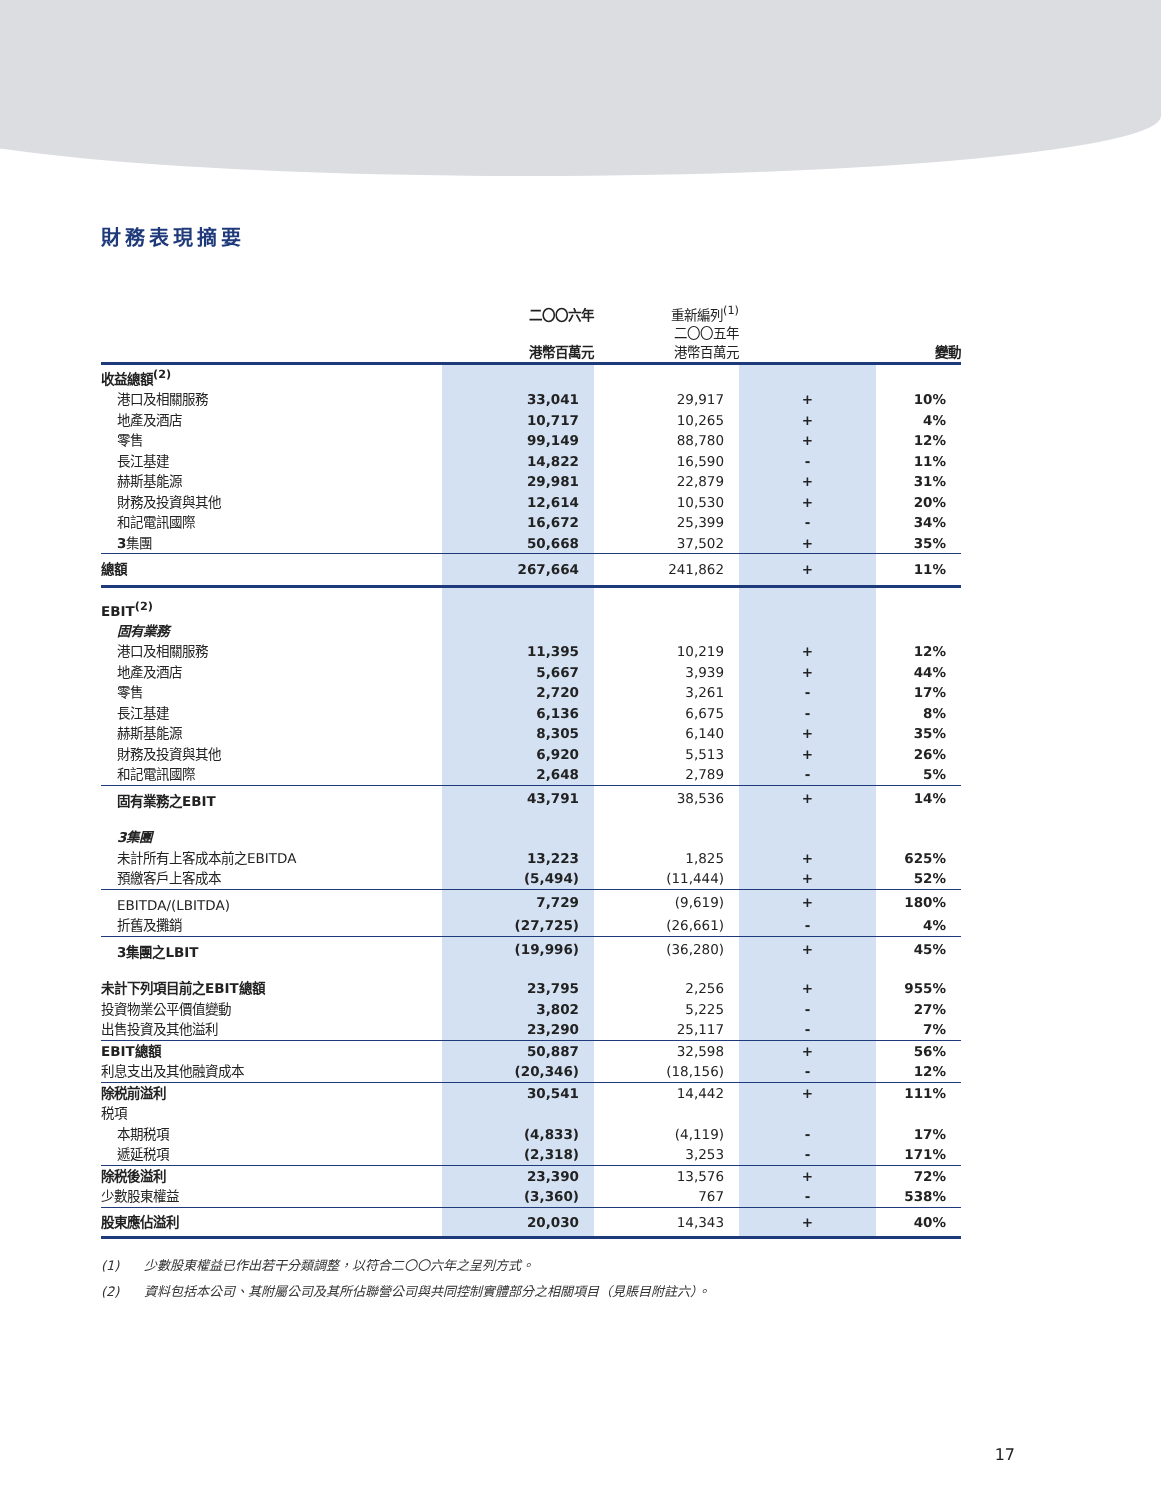財務表現摘要
| | 二〇〇六年 港幣百萬元 | 重新編列<sup>(1)</sup> 二〇〇五年 港幣百萬元 | | 變動 |
| --- | --- | --- | --- | --- |
| 收益總額<sup>(2)</sup> | | | | |
| 港口及相關服務 | 33,041 | 29,917 | + | 10% |
| 地產及酒店 | 10,717 | 10,265 | + | 4% |
| 零售 | 99,149 | 88,780 | + | 12% |
| 長江基建 | 14,822 | 16,590 | - | 11% |
| 赫斯基能源 | 29,981 | 22,879 | + | 31% |
| 財務及投資與其他 | 12,614 | 10,530 | + | 20% |
| 和記電訊國際 | 16,672 | 25,399 | - | 34% |
| 3 集團 | 50,668 | 37,502 | + | 35% |
| 總額 | 267,664 | 241,862 | + | 11% |
| EBIT<sup>(2)</sup> | | | | |
| 固有業務 | | | | |
| 港口及相關服務 | 11,395 | 10,219 | + | 12% |
| 地產及酒店 | 5,667 | 3,939 | + | 44% |
| 零售 | 2,720 | 3,261 | - | 17% |
| 長江基建 | 6,136 | 6,675 | - | 8% |
| 赫斯基能源 | 8,305 | 6,140 | + | 35% |
| 財務及投資與其他 | 6,920 | 5,513 | + | 26% |
| 和記電訊國際 | 2,648 | 2,789 | - | 5% |
| 固有業務之EBIT | 43,791 | 38,536 | + | 14% |
| 3集團 | | | | |
| 未計所有上客成本前之EBITDA | 13,223 | 1,825 | + | 625% |
| 預繳客戶上客成本 | (5,494) | (11,444) | + | 52% |
| EBITDA/(LBITDA) | 7,729 | (9,619) | + | 180% |
| 折舊及攤銷 | (27,725) | (26,661) | - | 4% |
| 3集團之LBIT | (19,996) | (36,280) | + | 45% |
| 未計下列項目前之EBIT總額 | 23,795 | 2,256 | + | 955% |
| 投資物業公平價值變動 | 3,802 | 5,225 | - | 27% |
| 出售投資及其他溢利 | 23,290 | 25,117 | - | 7% |
| EBIT總額 | 50,887 | 32,598 | + | 56% |
| 利息支出及其他融資成本 | (20,346) | (18,156) | - | 12% |
| 除税前溢利 | 30,541 | 14,442 | + | 111% |
| 税項 | | | | |
| 本期税項 | (4,833) | (4,119) | - | 17% |
| 遞延税項 | (2,318) | 3,253 | - | 171% |
| 除税後溢利 | 23,390 | 13,576 | + | 72% |
| 少數股東權益 | (3,360) | 767 | - | 538% |
| 股東應佔溢利 | 20,030 | 14,343 | + | 40% |
(1) 少數股東權益已作出若干分類調整，以符合二〇〇六年之呈列方式。
(2) 資料包括本公司、其附屬公司及其所佔聯營公司與共同控制實體部分之相關項目（見賬目附註六）。
17